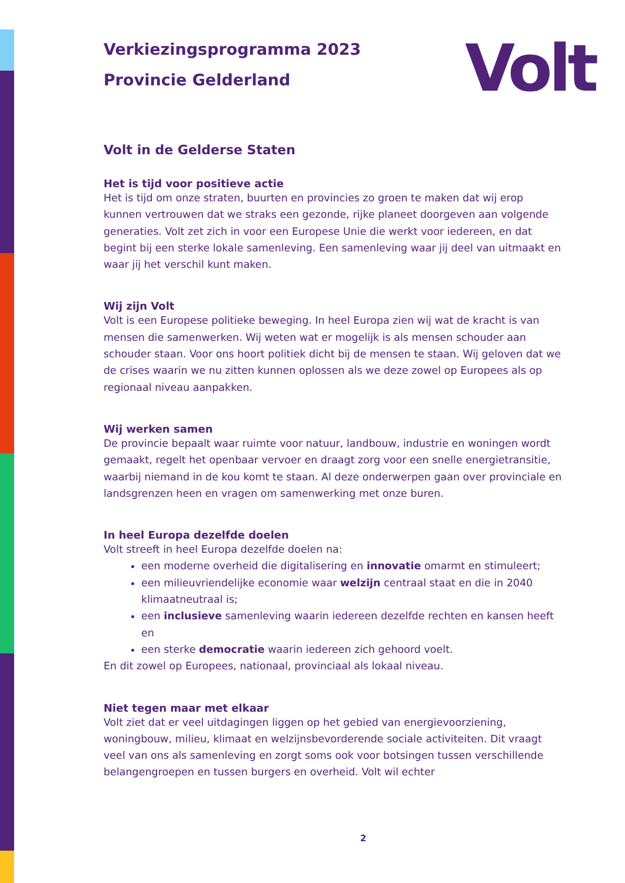Volt
Verkiezingsprogramma 2023
Provincie Gelderland
Volt in de Gelderse Staten
Het is tijd voor positieve actie
Het is tijd om onze straten, buurten en provincies zo groen te maken dat wij erop kunnen vertrouwen dat we straks een gezonde, rijke planeet doorgeven aan volgende generaties. Volt zet zich in voor een Europese Unie die werkt voor iedereen, en dat begint bij een sterke lokale samenleving. Een samenleving waar jij deel van uitmaakt en waar jij het verschil kunt maken.
Wij zijn Volt
Volt is een Europese politieke beweging. In heel Europa zien wij wat de kracht is van mensen die samenwerken. Wij weten wat er mogelijk is als mensen schouder aan schouder staan. Voor ons hoort politiek dicht bij de mensen te staan. Wij geloven dat we de crises waarin we nu zitten kunnen oplossen als we deze zowel op Europees als op regionaal niveau aanpakken.
Wij werken samen
De provincie bepaalt waar ruimte voor natuur, landbouw, industrie en woningen wordt gemaakt, regelt het openbaar vervoer en draagt zorg voor een snelle energietransitie, waarbij niemand in de kou komt te staan. Al deze onderwerpen gaan over provinciale en landsgrenzen heen en vragen om samenwerking met onze buren.
In heel Europa dezelfde doelen
Volt streeft in heel Europa dezelfde doelen na:
een moderne overheid die digitalisering en innovatie omarmt en stimuleert;
een milieuvriendelijke economie waar welzijn centraal staat en die in 2040 klimaatneutraal is;
een inclusieve samenleving waarin iedereen dezelfde rechten en kansen heeft en
een sterke democratie waarin iedereen zich gehoord voelt.
En dit zowel op Europees, nationaal, provinciaal als lokaal niveau.
Niet tegen maar met elkaar
Volt ziet dat er veel uitdagingen liggen op het gebied van energievoorziening, woningbouw, milieu, klimaat en welzijnsbevorderende sociale activiteiten. Dit vraagt veel van ons als samenleving en zorgt soms ook voor botsingen tussen verschillende belangengroepen en tussen burgers en overheid. Volt wil echter
2